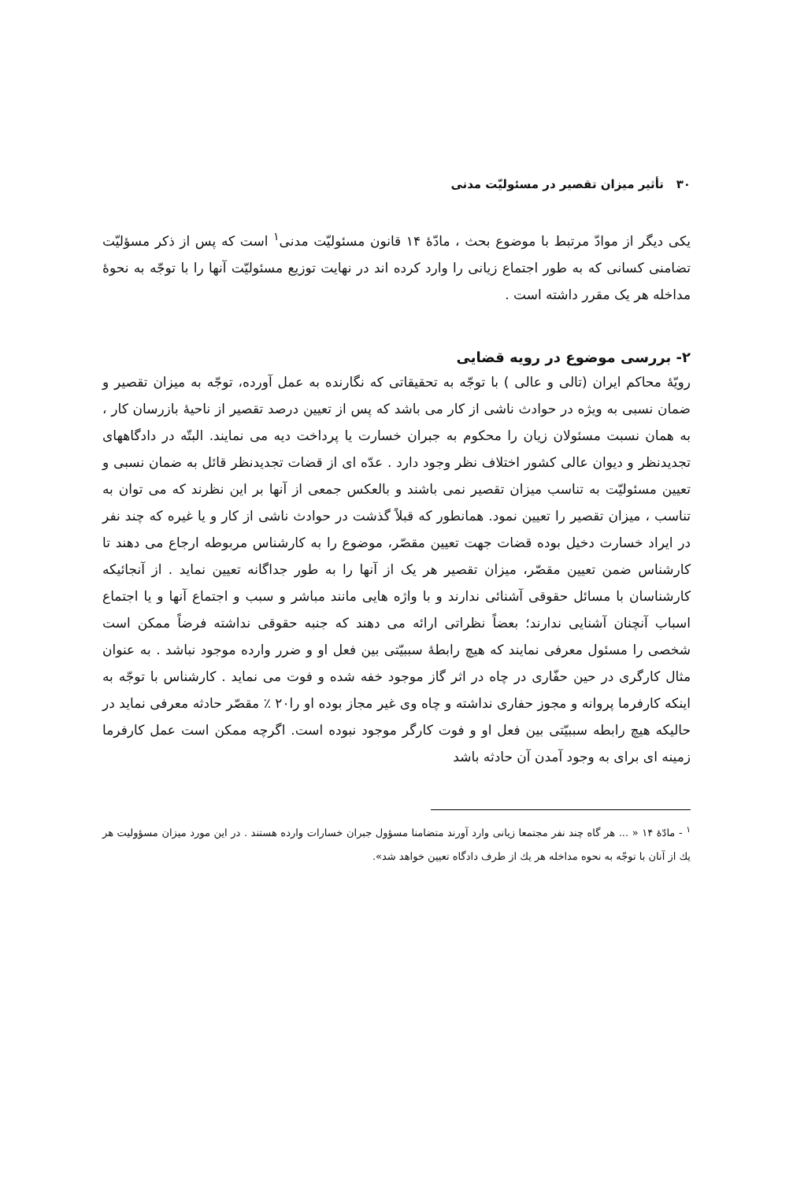۳۰ تأثیر میزان تقصیر در مسئولیّت مدنی
یکی دیگر از موادّ مرتبط با موضوع بحث ، مادّهٔ ۱۴ قانون مسئولیّت مدنی<sup>۱</sup> است که پس از ذکر مسؤلیّت تضامنی کسانی که به طور اجتماع زیانی را وارد کرده اند در نهایت توزیع مسئولیّت آنها را با توجّه به نحوهٔ مداخله هر یک مقرر داشته است .
۲- بررسی موضوع در رویه قضایی
رویّهٔ محاکم ایران (تالی و عالی ) با توجّه به تحقیقاتی که نگارنده به عمل آورده، توجّه به میزان تقصیر و ضمان نسبی به ویژه در حوادث ناشی از کار می باشد که پس از تعیین درصد تقصیر از ناحیهٔ بازرسان کار ، به همان نسبت مسئولان زیان را محکوم به جبران خسارت یا پرداخت دیه می نمایند. البتّه در دادگاههای تجدیدنظر و دیوان عالی کشور اختلاف نظر وجود دارد . عدّه ای از قضات تجدیدنظر قائل به ضمان نسبی و تعیین مسئولیّت به تناسب میزان تقصیر نمی باشند و بالعکس جمعی از آنها بر این نظرند که می توان به تناسب ، میزان تقصیر را تعیین نمود. همانطور که قبلاً گذشت در حوادث ناشی از کار و یا غیره که چند نفر در ایراد خسارت دخیل بوده قضات جهت تعیین مقصّر، موضوع را به کارشناس مربوطه ارجاع می دهند تا کارشناس ضمن تعیین مقصّر، میزان تقصیر هر یک از آنها را به طور جداگانه تعیین نماید . از آنجائیکه کارشناسان با مسائل حقوقی آشنائی ندارند و با واژه هایی مانند مباشر و سبب و اجتماع آنها و یا اجتماع اسباب آنچنان آشنایی ندارند؛ بعضاً نظراتی ارائه می دهند که جنبه حقوقی نداشته فرضاً ممکن است شخصی را مسئول معرفی نمایند که هیچ رابطهٔ سببیّتی بین فعل او و ضرر وارده موجود نباشد . به عنوان مثال کارگری در حین حفّاری در چاه در اثر گاز موجود خفه شده و فوت می نماید . کارشناس با توجّه به اینکه کارفرما پروانه و مجوز حفاری نداشته و چاه وی غیر مجاز بوده او را۲۰ ٪ مقصّر حادثه معرفی نماید در حالیکه هیچ رابطه سببیّتی بین فعل او و فوت کارگر موجود نبوده است. اگرچه ممکن است عمل کارفرما زمینه ای برای به وجود آمدن آن حادثه باشد
<sup>۱</sup> - مادّهٔ ۱۴ « ... هر گاه چند نفر مجتمعا زیانی وارد آورند متضامنا مسؤول جبران خسارات وارده هستند . در این مورد میزان مسؤولیت هر یك از آنان با توجّه به نحوه مداخله هر یك از طرف دادگاه تعیین خواهد شد».